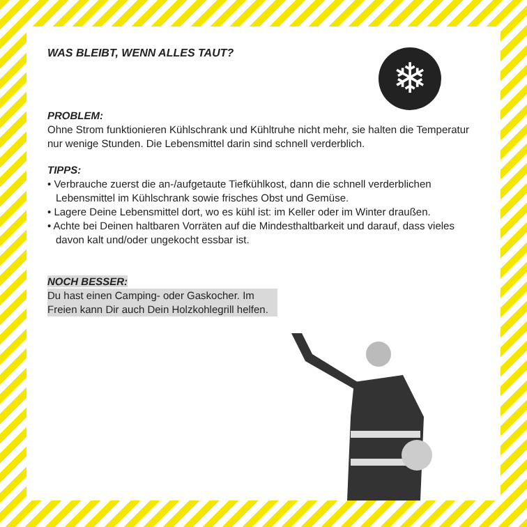❄
WAS BLEIBT, WENN ALLES TAUT?
PROBLEM:
Ohne Strom funktionieren Kühlschrank und Kühltruhe nicht mehr, sie halten die Temperatur nur wenige Stunden. Die Lebensmittel darin sind schnell verderblich.
TIPPS:
• Verbrauche zuerst die an-/aufgetaute Tiefkühlkost, dann die schnell verderb­lichen Lebensmittel im Kühlschrank sowie frisches Obst und Gemüse.
• Lagere Deine Lebensmittel dort, wo es kühl ist: im Keller oder im Winter draußen.
• Achte bei Deinen haltbaren Vorräten auf die Mindesthaltbarkeit und darauf, dass vieles davon kalt und/oder ungekocht essbar ist.
NOCH BESSER:
Du hast einen Camping- oder Gaskocher. Im Freien kann Dir auch Dein Holzkohlegrill helfen.